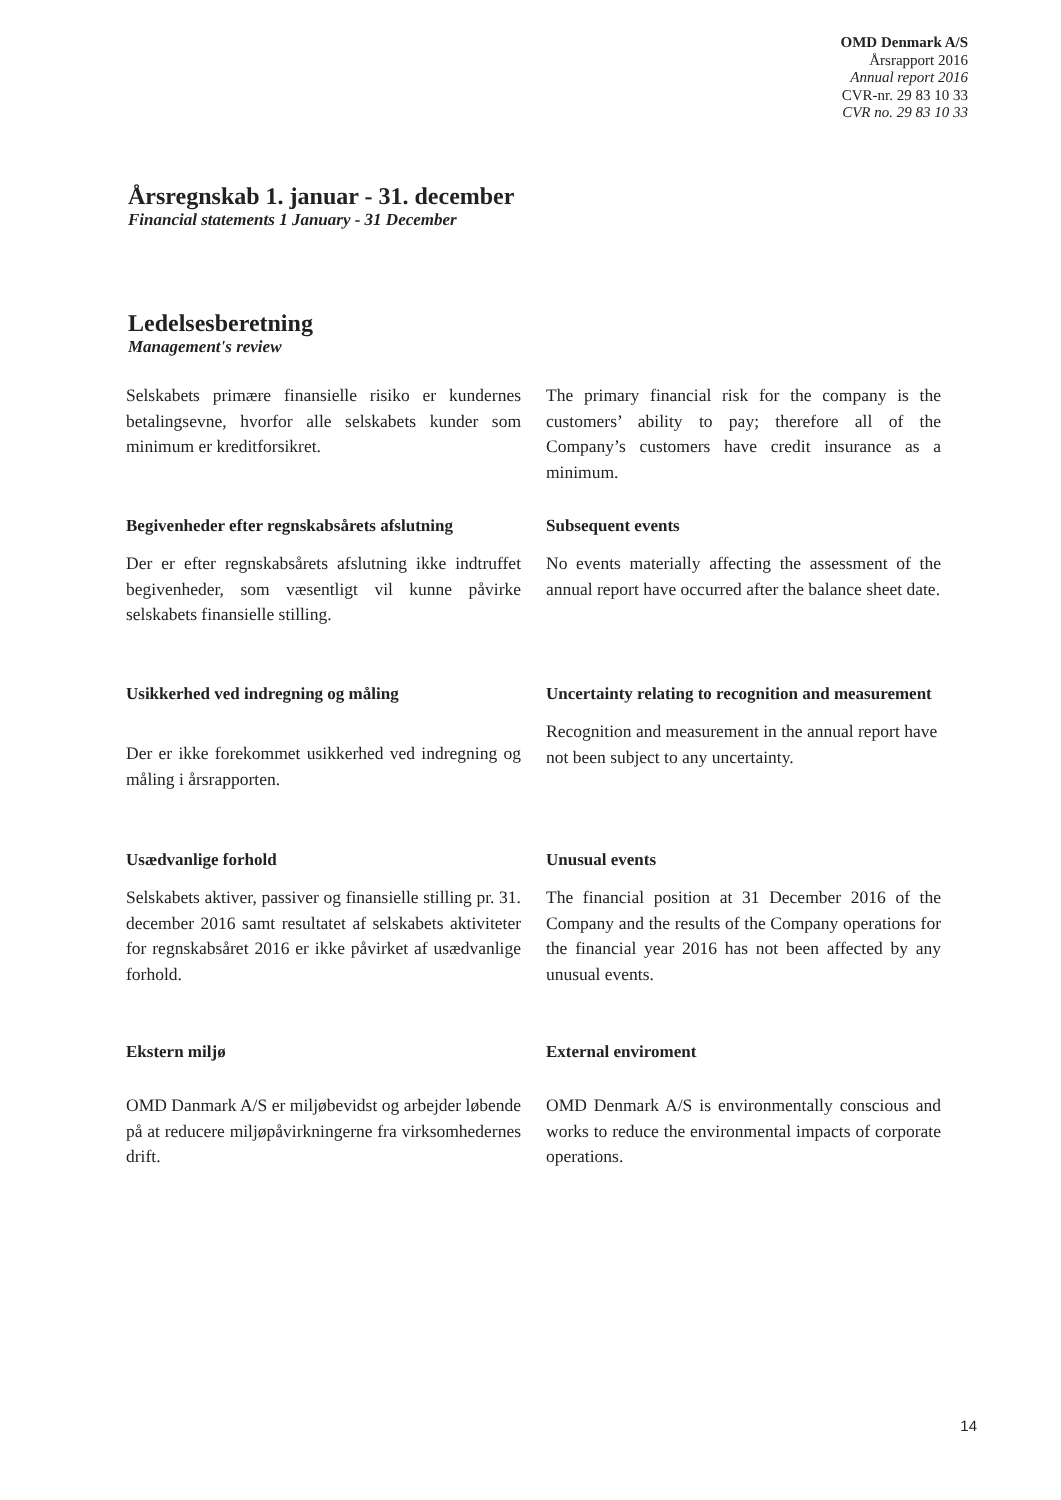OMD Denmark A/S
Årsrapport 2016
Annual report 2016
CVR-nr. 29 83 10 33
CVR no. 29 83 10 33
Årsregnskab 1. januar - 31. december
Financial statements 1 January - 31 December
Ledelsesberetning
Management's review
Selskabets primære finansielle risiko er kundernes betalingsevne, hvorfor alle selskabets kunder som minimum er kreditforsikret.
The primary financial risk for the company is the customers’ ability to pay; therefore all of the Company’s customers have credit insurance as a minimum.
Begivenheder efter regnskabsårets afslutning
Der er efter regnskabsårets afslutning ikke indtruffet begivenheder, som væsentligt vil kunne påvirke selskabets finansielle stilling.
Subsequent events
No events materially affecting the assessment of the annual report have occurred after the balance sheet date.
Usikkerhed ved indregning og måling
Der er ikke forekommet usikkerhed ved indregning og måling i årsrapporten.
Uncertainty relating to recognition and measurement
Recognition and measurement in the annual report have not been subject to any uncertainty.
Usædvanlige forhold
Selskabets aktiver, passiver og finansielle stilling pr. 31. december 2016 samt resultatet af selskabets aktiviteter for regnskabsåret 2016 er ikke påvirket af usædvanlige forhold.
Unusual events
The financial position at 31 December 2016 of the Company and the results of the Company operations for the financial year 2016 has not been affected by any unusual events.
Ekstern miljø
OMD Danmark A/S er miljøbevidst og arbejder løbende på at reducere miljøpåvirkningerne fra virksomhedernes drift.
External enviroment
OMD Denmark A/S is environmentally conscious and works to reduce the environmental impacts of corporate operations.
14